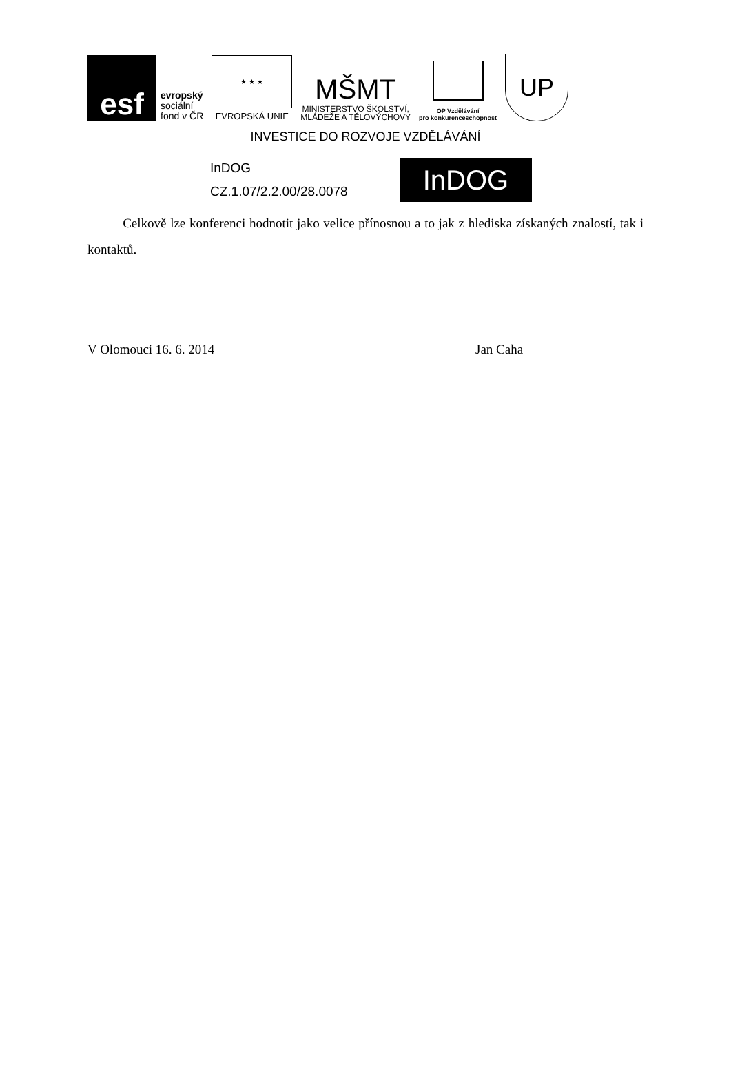esf
evropský
sociální
fond v ČR
★ ★ ★
EVROPSKÁ UNIE
MŠMT
MINISTERSTVO ŠKOLSTVÍ,
MLÁDEŽE A TĚLOVÝCHOVY
OP Vzdělávání
pro konkurenceschopnost
UP
INVESTICE DO ROZVOJE VZDĚLÁVÁNÍ
InDOG
CZ.1.07/2.2.00/28.0078
InDOG
Celkově lze konferenci hodnotit jako velice přínosnou a to jak z hlediska získaných znalostí, tak i kontaktů.
V Olomouci 16. 6. 2014 Jan Caha